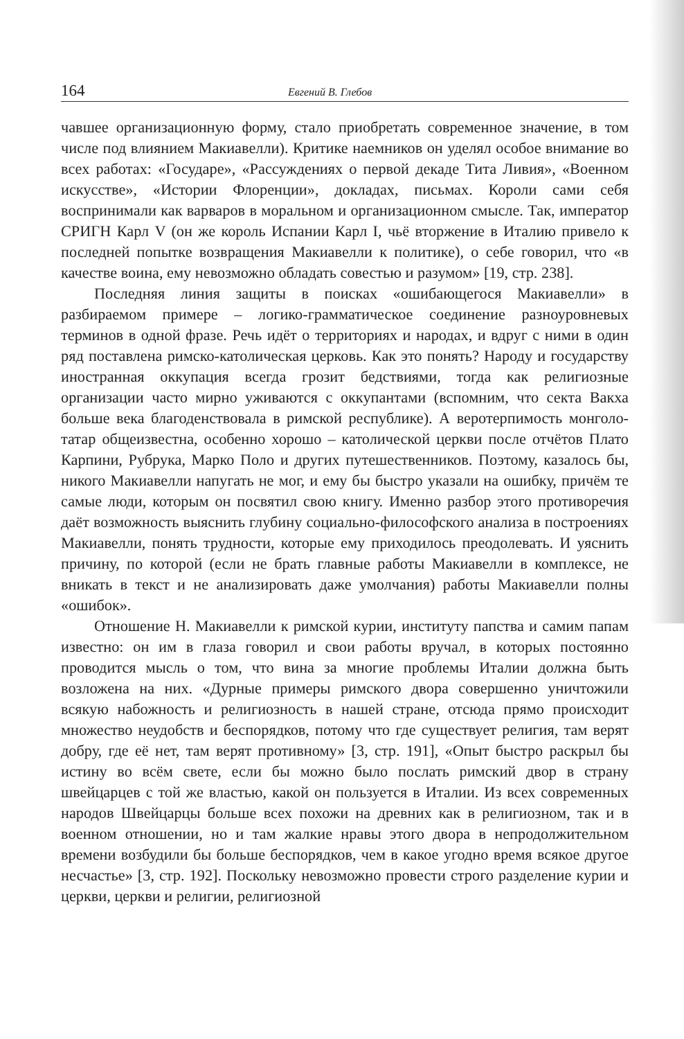164 Евгений В. Глебов
чавшее организационную форму, стало приобретать современное значение, в том числе под влиянием Макиавелли). Критике наемников он уделял особое внимание во всех работах: «Государе», «Рассуждениях о первой декаде Тита Ливия», «Военном искусстве», «Истории Флоренции», докладах, письмах. Короли сами себя воспринимали как варваров в моральном и организационном смысле. Так, император СРИГН Карл V (он же король Испании Карл I, чьё вторжение в Италию привело к последней попытке возвращения Макиавелли к политике), о себе говорил, что «в качестве воина, ему невозможно обладать совестью и разумом» [19, стр. 238].
Последняя линия защиты в поисках «ошибающегося Макиавелли» в разбираемом примере – логико-грамматическое соединение разноуровневых терминов в одной фразе. Речь идёт о территориях и народах, и вдруг с ними в один ряд поставлена римско-католическая церковь. Как это понять? Народу и государству иностранная оккупация всегда грозит бедствиями, тогда как религиозные организации часто мирно уживаются с оккупантами (вспомним, что секта Вакха больше века благоденствовала в римской республике). А веротерпимость монголо-татар общеизвестна, особенно хорошо – католической церкви после отчётов Плато Карпини, Рубрука, Марко Поло и других путешественников. Поэтому, казалось бы, никого Макиавелли напугать не мог, и ему бы быстро указали на ошибку, причём те самые люди, которым он посвятил свою книгу. Именно разбор этого противоречия даёт возможность выяснить глубину социально-философского анализа в построениях Макиавелли, понять трудности, которые ему приходилось преодолевать. И уяснить причину, по которой (если не брать главные работы Макиавелли в комплексе, не вникать в текст и не анализировать даже умолчания) работы Макиавелли полны «ошибок».
Отношение Н. Макиавелли к римской курии, институту папства и самим папам известно: он им в глаза говорил и свои работы вручал, в которых постоянно проводится мысль о том, что вина за многие проблемы Италии должна быть возложена на них. «Дурные примеры римского двора совершенно уничтожили всякую набожность и религиозность в нашей стране, отсюда прямо происходит множество неудобств и беспорядков, потому что где существует религия, там верят добру, где её нет, там верят противному» [3, стр. 191], «Опыт быстро раскрыл бы истину во всём свете, если бы можно было послать римский двор в страну швейцарцев с той же властью, какой он пользуется в Италии. Из всех современных народов Швейцарцы больше всех похожи на древних как в религиозном, так и в военном отношении, но и там жалкие нравы этого двора в непродолжительном времени возбудили бы больше беспорядков, чем в какое угодно время всякое другое несчастье» [3, стр. 192]. Поскольку невозможно провести строго разделение курии и церкви, церкви и религии, религиозной